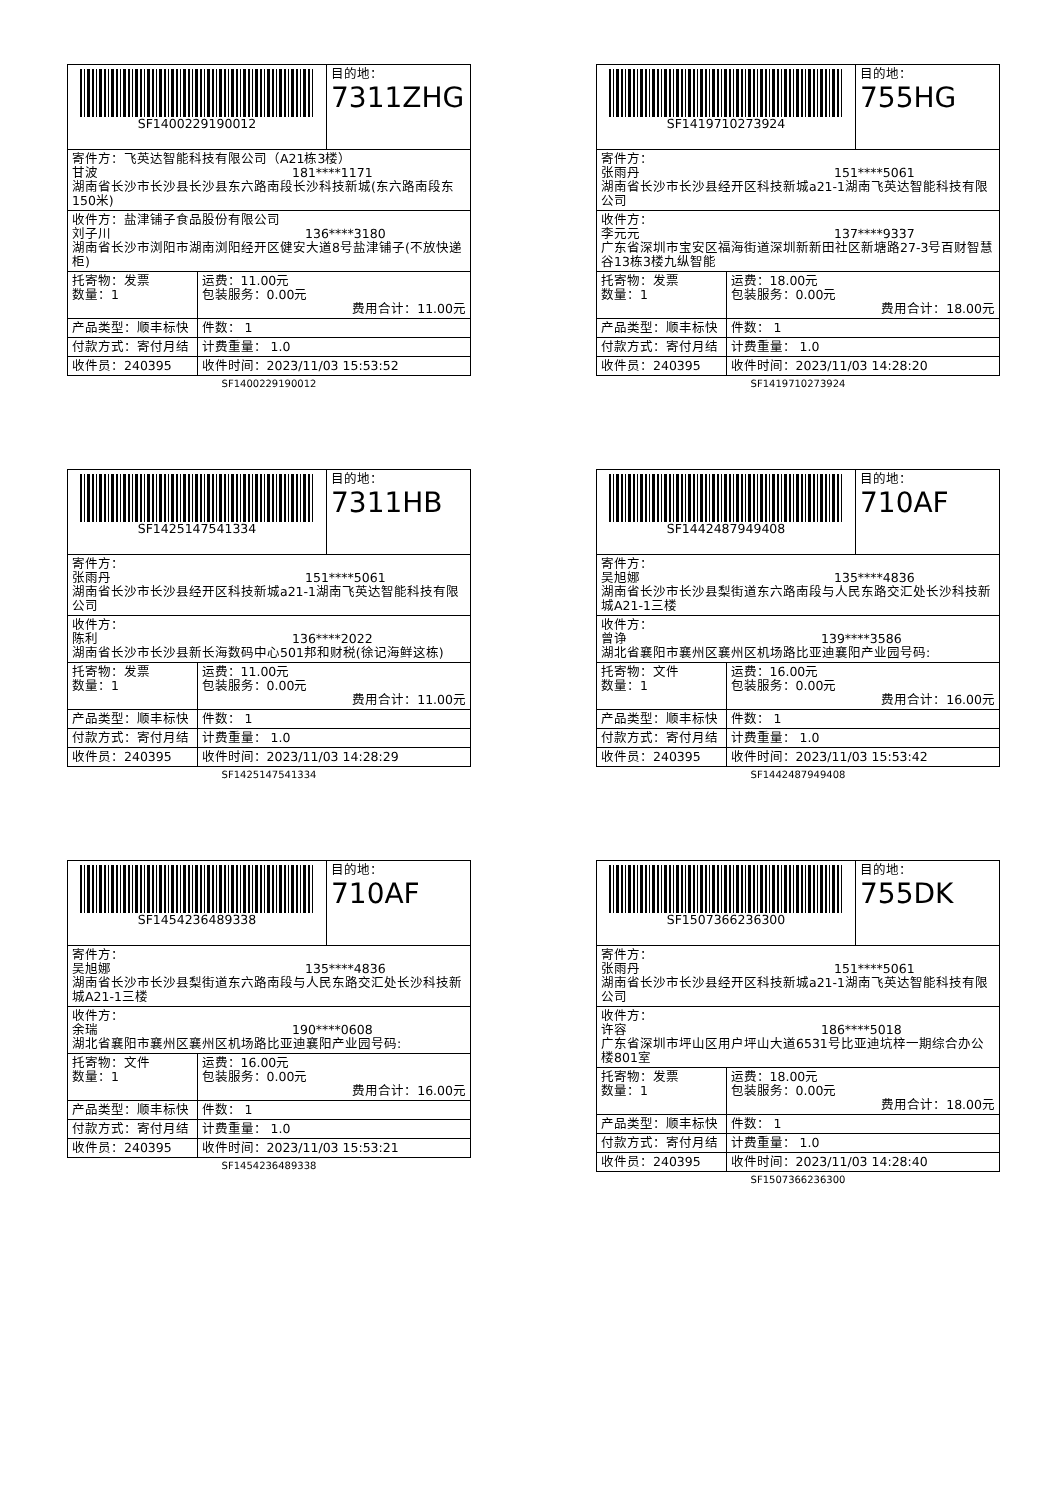| SF1400229190012 | | 目的地： 7311ZHG |
| 寄件方：飞英达智能科技有限公司（A21栋3楼） 甘波 181****1171 湖南省长沙市长沙县长沙县东六路南段长沙科技新城(东六路南段东150米) | | |
| 收件方：盐津铺子食品股份有限公司 刘子川 136****3180 湖南省长沙市浏阳市湖南浏阳经开区健安大道8号盐津铺子(不放快递柜) | | |
| 托寄物：发票 数量：1 | 运费：11.00元 包装服务：0.00元 费用合计：11.00元 | |
| 产品类型：顺丰标快 | 件数： 1 | |
| 付款方式：寄付月结 | 计费重量： 1.0 | |
| 收件员：240395 | 收件时间：2023/11/03 15:53:52 | |
SF1400229190012
| SF1419710273924 | | 目的地： 755HG |
| 寄件方： 张雨丹 151****5061 湖南省长沙市长沙县经开区科技新城a21-1湖南飞英达智能科技有限公司 | | |
| 收件方： 李元元 137****9337 广东省深圳市宝安区福海街道深圳新新田社区新塘路27-3号百财智慧谷13栋3楼九纵智能 | | |
| 托寄物：发票 数量：1 | 运费：18.00元 包装服务：0.00元 费用合计：18.00元 | |
| 产品类型：顺丰标快 | 件数： 1 | |
| 付款方式：寄付月结 | 计费重量： 1.0 | |
| 收件员：240395 | 收件时间：2023/11/03 14:28:20 | |
SF1419710273924
| SF1425147541334 | | 目的地： 7311HB |
| 寄件方： 张雨丹 151****5061 湖南省长沙市长沙县经开区科技新城a21-1湖南飞英达智能科技有限公司 | | |
| 收件方： 陈利 136****2022 湖南省长沙市长沙县新长海数码中心501邦和财税(徐记海鲜这栋) | | |
| 托寄物：发票 数量：1 | 运费：11.00元 包装服务：0.00元 费用合计：11.00元 | |
| 产品类型：顺丰标快 | 件数： 1 | |
| 付款方式：寄付月结 | 计费重量： 1.0 | |
| 收件员：240395 | 收件时间：2023/11/03 14:28:29 | |
SF1425147541334
| SF1442487949408 | | 目的地： 710AF |
| 寄件方： 吴旭娜 135****4836 湖南省长沙市长沙县梨街道东六路南段与人民东路交汇处长沙科技新城A21-1三楼 | | |
| 收件方： 曾诤 139****3586 湖北省襄阳市襄州区襄州区机场路比亚迪襄阳产业园号码: | | |
| 托寄物：文件 数量：1 | 运费：16.00元 包装服务：0.00元 费用合计：16.00元 | |
| 产品类型：顺丰标快 | 件数： 1 | |
| 付款方式：寄付月结 | 计费重量： 1.0 | |
| 收件员：240395 | 收件时间：2023/11/03 15:53:42 | |
SF1442487949408
| SF1454236489338 | | 目的地： 710AF |
| 寄件方： 吴旭娜 135****4836 湖南省长沙市长沙县梨街道东六路南段与人民东路交汇处长沙科技新城A21-1三楼 | | |
| 收件方： 余瑞 190****0608 湖北省襄阳市襄州区襄州区机场路比亚迪襄阳产业园号码: | | |
| 托寄物：文件 数量：1 | 运费：16.00元 包装服务：0.00元 费用合计：16.00元 | |
| 产品类型：顺丰标快 | 件数： 1 | |
| 付款方式：寄付月结 | 计费重量： 1.0 | |
| 收件员：240395 | 收件时间：2023/11/03 15:53:21 | |
SF1454236489338
| SF1507366236300 | | 目的地： 755DK |
| 寄件方： 张雨丹 151****5061 湖南省长沙市长沙县经开区科技新城a21-1湖南飞英达智能科技有限公司 | | |
| 收件方： 许容 186****5018 广东省深圳市坪山区用户坪山大道6531号比亚迪坑梓一期综合办公楼801室 | | |
| 托寄物：发票 数量：1 | 运费：18.00元 包装服务：0.00元 费用合计：18.00元 | |
| 产品类型：顺丰标快 | 件数： 1 | |
| 付款方式：寄付月结 | 计费重量： 1.0 | |
| 收件员：240395 | 收件时间：2023/11/03 14:28:40 | |
SF1507366236300